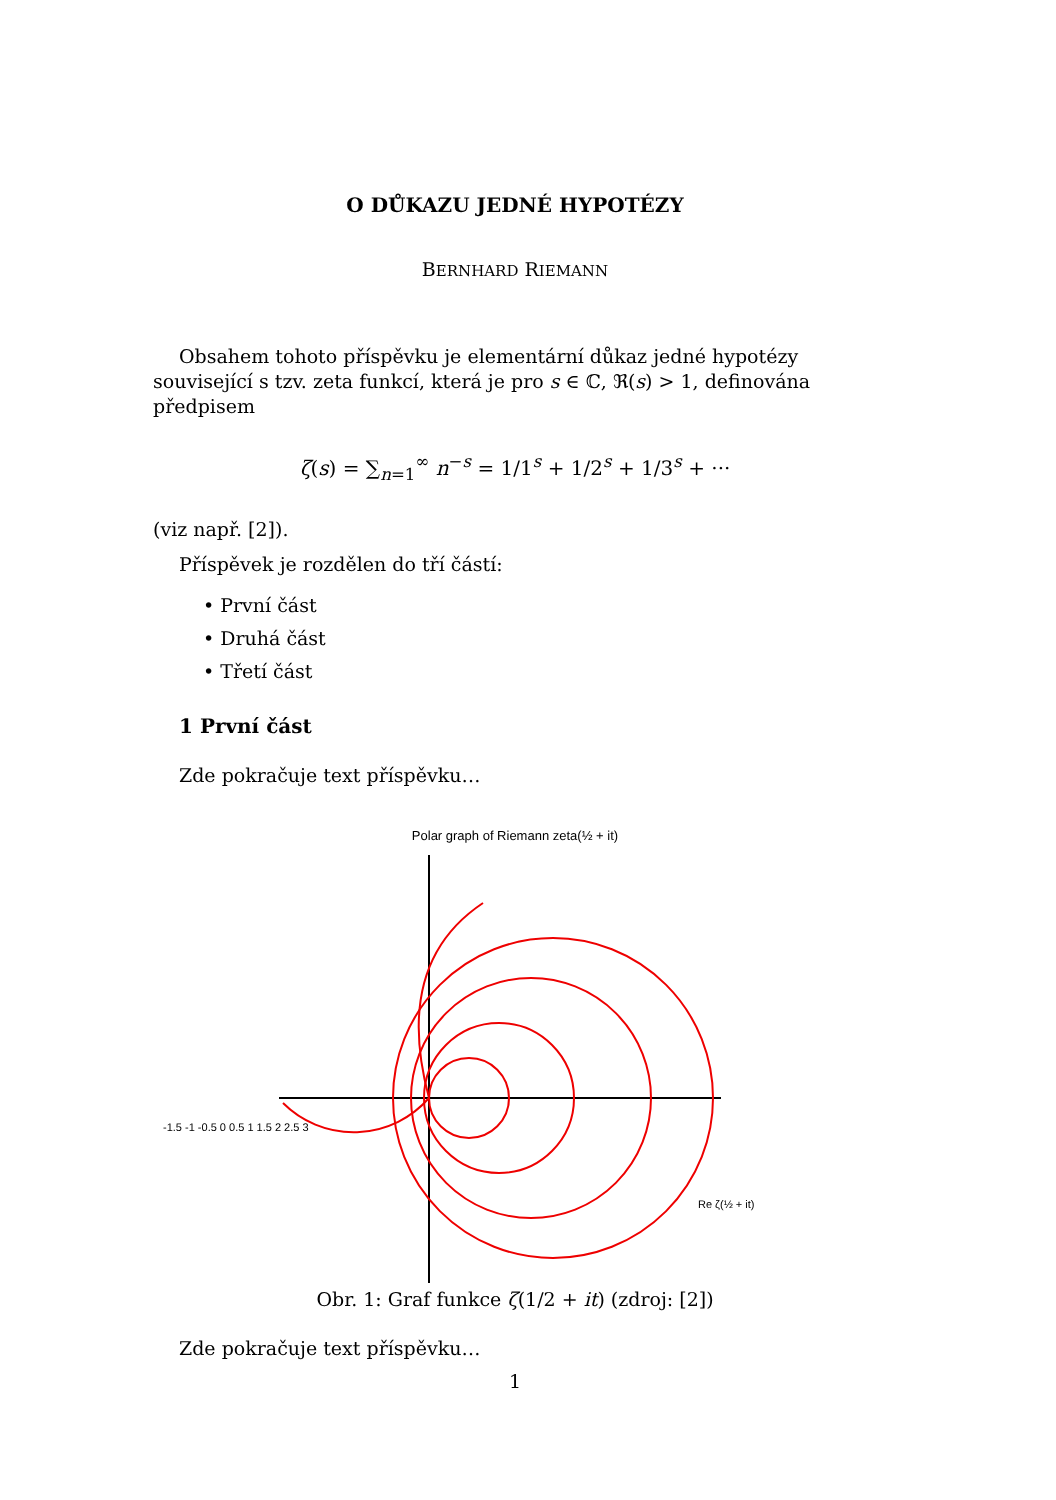O DŮKAZU JEDNÉ HYPOTÉZY
BERNHARD RIEMANN
Obsahem tohoto příspěvku je elementární důkaz jedné hypotézy související s tzv. zeta funkcí, která je pro s ∈ ℂ, ℜ(s) > 1, definována předpisem
ζ(s) = ∑<sub>n=1</sub><sup>∞</sup> n<sup>−s</sup> = 1/1<sup>s</sup> + 1/2<sup>s</sup> + 1/3<sup>s</sup> + ···
(viz např. [2]).
Příspěvek je rozdělen do tří částí:
• První část
• Druhá část
• Třetí část
1 První část
Zde pokračuje text příspěvku…
Polar graph of Riemann zeta(½ + it)
-1.5 -1 -0.5 0 0.5 1 1.5 2 2.5 3
Re ζ(½ + it)
Obr. 1: Graf funkce ζ(1/2 + it) (zdroj: [2])
Zde pokračuje text příspěvku…
1